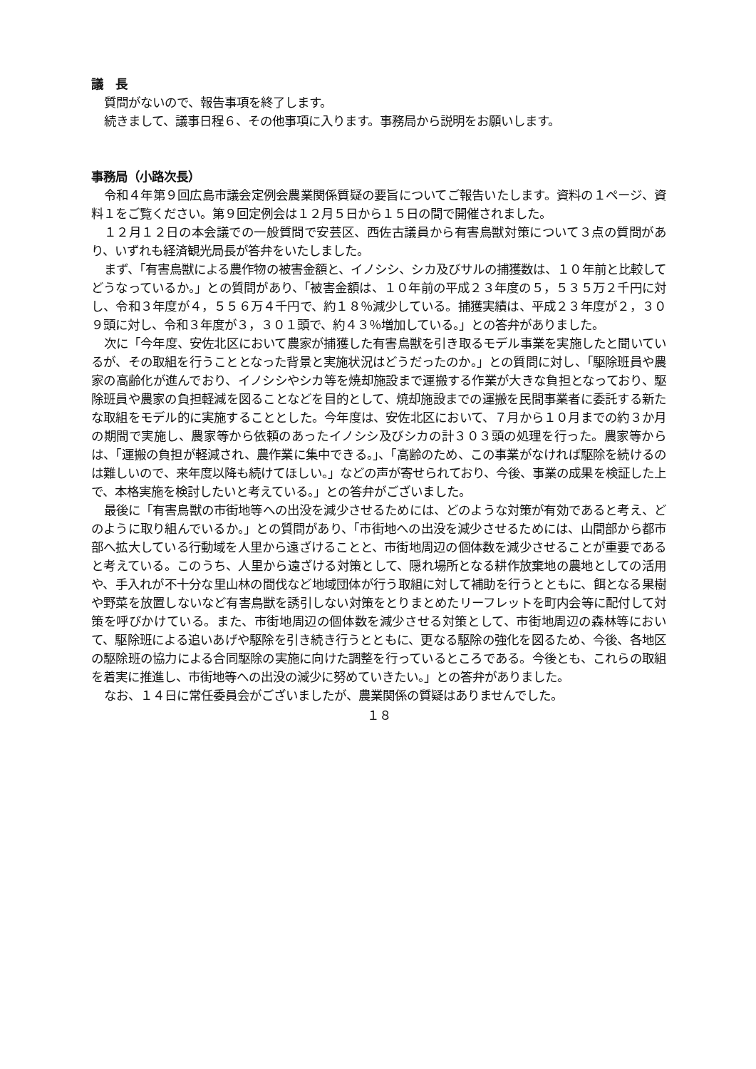議　長
質問がないので、報告事項を終了します。
続きまして、議事日程６、その他事項に入ります。事務局から説明をお願いします。
事務局（小路次長）
令和４年第９回広島市議会定例会農業関係質疑の要旨についてご報告いたします。資料の１ページ、資料１をご覧ください。第９回定例会は１２月５日から１５日の間で開催されました。
１２月１２日の本会議での一般質問で安芸区、西佐古議員から有害鳥獣対策について３点の質問があり、いずれも経済観光局長が答弁をいたしました。
まず、「有害鳥獣による農作物の被害金額と、イノシシ、シカ及びサルの捕獲数は、１０年前と比較してどうなっているか。」との質問があり、「被害金額は、１０年前の平成２３年度の５，５３５万２千円に対し、令和３年度が４，５５６万４千円で、約１８％減少している。捕獲実績は、平成２３年度が２，３０９頭に対し、令和３年度が３，３０１頭で、約４３％増加している。」との答弁がありました。
次に「今年度、安佐北区において農家が捕獲した有害鳥獣を引き取るモデル事業を実施したと聞いているが、その取組を行うこととなった背景と実施状況はどうだったのか。」との質問に対し、「駆除班員や農家の高齢化が進んでおり、イノシシやシカ等を焼却施設まで運搬する作業が大きな負担となっており、駆除班員や農家の負担軽減を図ることなどを目的として、焼却施設までの運搬を民間事業者に委託する新たな取組をモデル的に実施することとした。今年度は、安佐北区において、７月から１０月までの約３か月の期間で実施し、農家等から依頼のあったイノシシ及びシカの計３０３頭の処理を行った。農家等からは、「運搬の負担が軽減され、農作業に集中できる。」、「高齢のため、この事業がなければ駆除を続けるのは難しいので、来年度以降も続けてほしい。」などの声が寄せられており、今後、事業の成果を検証した上で、本格実施を検討したいと考えている。」との答弁がございました。
最後に「有害鳥獣の市街地等への出没を減少させるためには、どのような対策が有効であると考え、どのように取り組んでいるか。」との質問があり、「市街地への出没を減少させるためには、山間部から都市部へ拡大している行動域を人里から遠ざけることと、市街地周辺の個体数を減少させることが重要であると考えている。このうち、人里から遠ざける対策として、隠れ場所となる耕作放棄地の農地としての活用や、手入れが不十分な里山林の間伐など地域団体が行う取組に対して補助を行うとともに、餌となる果樹や野菜を放置しないなど有害鳥獣を誘引しない対策をとりまとめたリーフレットを町内会等に配付して対策を呼びかけている。また、市街地周辺の個体数を減少させる対策として、市街地周辺の森林等において、駆除班による追いあげや駆除を引き続き行うとともに、更なる駆除の強化を図るため、今後、各地区の駆除班の協力による合同駆除の実施に向けた調整を行っているところである。今後とも、これらの取組を着実に推進し、市街地等への出没の減少に努めていきたい。」との答弁がありました。
なお、１４日に常任委員会がございましたが、農業関係の質疑はありませんでした。
１８